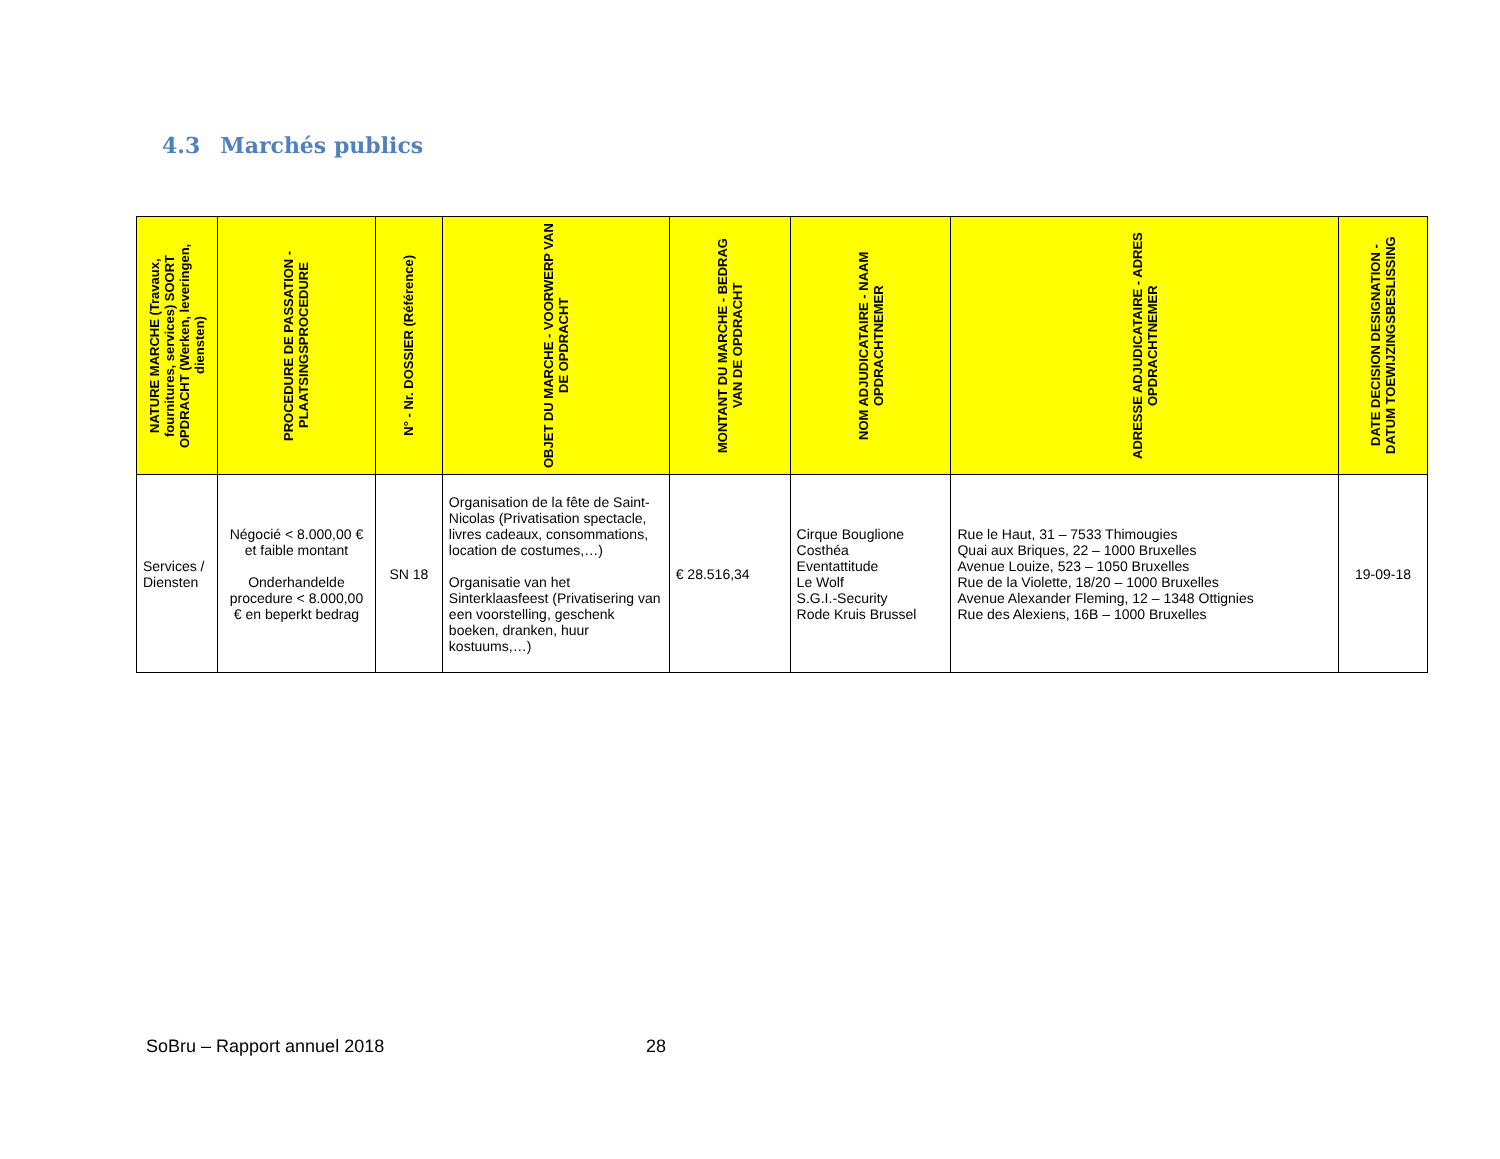4.3 Marchés publics
| NATURE MARCHE (Travaux, fournitures, services) SOORT OPDRACHT (Werken, leveringen, diensten) | PROCEDURE DE PASSATION - PLAATSINGSPROCEDURE | N° - Nr. DOSSIER (Référence) | OBJET DU MARCHE - VOORWERP VAN DE OPDRACHT | MONTANT DU MARCHE - BEDRAG VAN DE OPDRACHT | NOM ADJUDICATAIRE - NAAM OPDRACHTNEMER | ADRESSE ADJUDICATAIRE - ADRES OPDRACHTNEMER | DATE DECISION DESIGNATION - DATUM TOEWIJZINGSBESLISSING |
| --- | --- | --- | --- | --- | --- | --- | --- |
| Services / Diensten | Négocié < 8.000,00 € et faible montant Onderhandelde procedure < 8.000,00 € en beperkt bedrag | SN 18 | Organisation de la fête de Saint-Nicolas (Privatisation spectacle, livres cadeaux, consommations, location de costumes,…) Organisatie van het Sinterklaasfeest (Privatisering van een voorstelling, geschenk boeken, dranken, huur kostuums,…) | € 28.516,34 | Cirque Bouglione Costhéa Eventattitude Le Wolf S.G.I.-Security Rode Kruis Brussel | Rue le Haut, 31 – 7533 Thimougies Quai aux Briques, 22 – 1000 Bruxelles Avenue Louize, 523 – 1050 Bruxelles Rue de la Violette, 18/20 – 1000 Bruxelles Avenue Alexander Fleming, 12 – 1348 Ottignies Rue des Alexiens, 16B – 1000 Bruxelles | 19-09-18 |
SoBru – Rapport annuel 2018 28